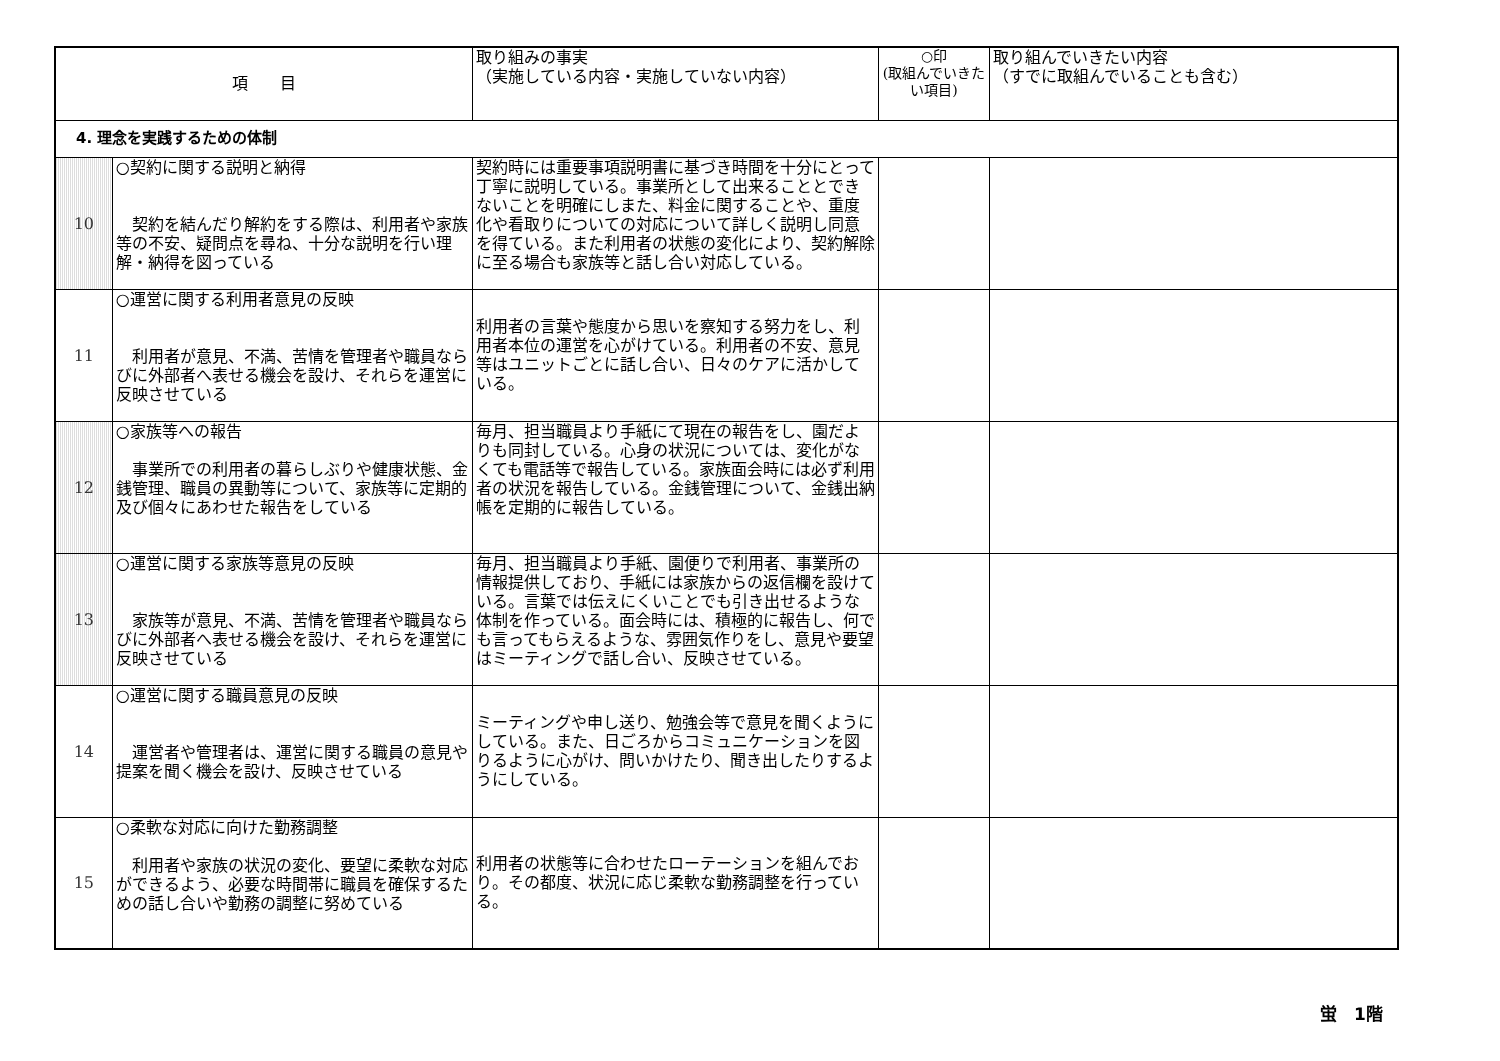| 項 目 | | 取り組みの事実 （実施している内容・実施していない内容） | ○印 (取組んでいきたい項目) | 取り組んでいきたい内容 （すでに取組んでいることも含む） |
| --- | --- | --- | --- | --- |
| 4. 理念を実践するための体制 | | | | |
| 10 | ○契約に関する説明と納得 契約を結んだり解約をする際は、利用者や家族等の不安、疑問点を尋ね、十分な説明を行い理解・納得を図っている | 契約時には重要事項説明書に基づき時間を十分にとって丁寧に説明している。事業所として出来ることとできないことを明確にしまた、料金に関することや、重度化や看取りについての対応について詳しく説明し同意を得ている。また利用者の状態の変化により、契約解除に至る場合も家族等と話し合い対応している。 | | |
| 11 | ○運営に関する利用者意見の反映 利用者が意見、不満、苦情を管理者や職員ならびに外部者へ表せる機会を設け、それらを運営に反映させている | 利用者の言葉や態度から思いを察知する努力をし、利用者本位の運営を心がけている。利用者の不安、意見等はユニットごとに話し合い、日々のケアに活かしている。 | | |
| 12 | ○家族等への報告 事業所での利用者の暮らしぶりや健康状態、金銭管理、職員の異動等について、家族等に定期的及び個々にあわせた報告をしている | 毎月、担当職員より手紙にて現在の報告をし、園だよりも同封している。心身の状況については、変化がなくても電話等で報告している。家族面会時には必ず利用者の状況を報告している。金銭管理について、金銭出納帳を定期的に報告している。 | | |
| 13 | ○運営に関する家族等意見の反映 家族等が意見、不満、苦情を管理者や職員ならびに外部者へ表せる機会を設け、それらを運営に反映させている | 毎月、担当職員より手紙、園便りで利用者、事業所の情報提供しており、手紙には家族からの返信欄を設けている。言葉では伝えにくいことでも引き出せるような体制を作っている。面会時には、積極的に報告し、何でも言ってもらえるような、雰囲気作りをし、意見や要望はミーティングで話し合い、反映させている。 | | |
| 14 | ○運営に関する職員意見の反映 運営者や管理者は、運営に関する職員の意見や提案を聞く機会を設け、反映させている | ミーティングや申し送り、勉強会等で意見を聞くようにしている。また、日ごろからコミュニケーションを図りるように心がけ、問いかけたり、聞き出したりするようにしている。 | | |
| 15 | ○柔軟な対応に向けた勤務調整 利用者や家族の状況の変化、要望に柔軟な対応ができるよう、必要な時間帯に職員を確保するための話し合いや勤務の調整に努めている | 利用者の状態等に合わせたローテーションを組んでおり。その都度、状況に応じ柔軟な勤務調整を行っている。 | | |
蛍　1階